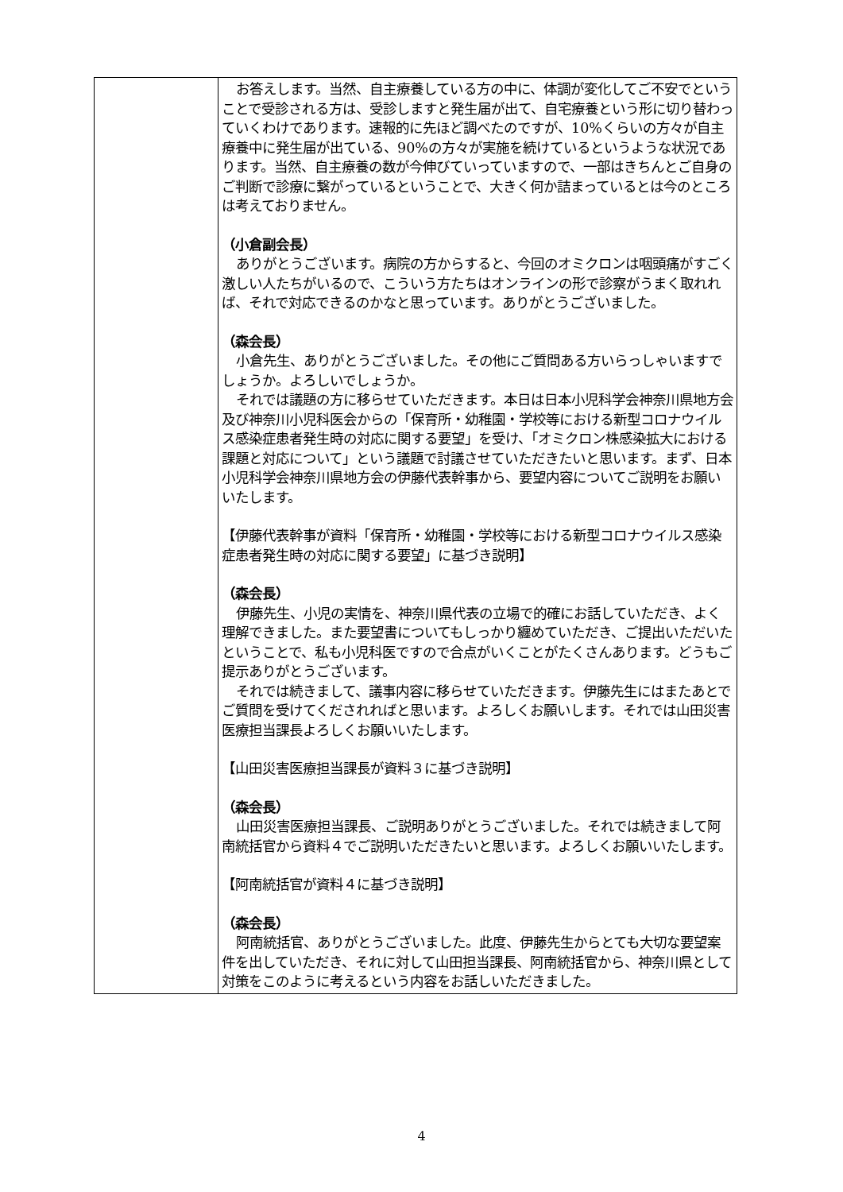| | お答えします。当然、自主療養している方の中に、体調が変化してご不安でということで受診される方は、受診しますと発生届が出て、自宅療養という形に切り替わっていくわけであります。速報的に先ほど調べたのですが、10%くらいの方々が自主療養中に発生届が出ている、90%の方々が実施を続けているというような状況であります。当然、自主療養の数が今伸びていっていますので、一部はきちんとご自身のご判断で診療に繋がっているということで、大きく何か詰まっているとは今のところは考えておりません。 （小倉副会長） ありがとうございます。病院の方からすると、今回のオミクロンは咽頭痛がすごく激しい人たちがいるので、こういう方たちはオンラインの形で診察がうまく取れれば、それで対応できるのかなと思っています。ありがとうございました。 （森会長） 小倉先生、ありがとうございました。その他にご質問ある方いらっしゃいますでしょうか。よろしいでしょうか。 それでは議題の方に移らせていただきます。本日は日本小児科学会神奈川県地方会及び神奈川小児科医会からの「保育所・幼稚園・学校等における新型コロナウイルス感染症患者発生時の対応に関する要望」を受け、「オミクロン株感染拡大における課題と対応について」という議題で討議させていただきたいと思います。まず、日本小児科学会神奈川県地方会の伊藤代表幹事から、要望内容についてご説明をお願いいたします。 【伊藤代表幹事が資料「保育所・幼稚園・学校等における新型コロナウイルス感染症患者発生時の対応に関する要望」に基づき説明】 （森会長） 伊藤先生、小児の実情を、神奈川県代表の立場で的確にお話していただき、よく理解できました。また要望書についてもしっかり纏めていただき、ご提出いただいたということで、私も小児科医ですので合点がいくことがたくさんあります。どうもご提示ありがとうございます。 それでは続きまして、議事内容に移らせていただきます。伊藤先生にはまたあとでご質問を受けてくだされればと思います。よろしくお願いします。それでは山田災害医療担当課長よろしくお願いいたします。 【山田災害医療担当課長が資料３に基づき説明】 （森会長） 山田災害医療担当課長、ご説明ありがとうございました。それでは続きまして阿南統括官から資料４でご説明いただきたいと思います。よろしくお願いいたします。 【阿南統括官が資料４に基づき説明】 （森会長） 阿南統括官、ありがとうございました。此度、伊藤先生からとても大切な要望案件を出していただき、それに対して山田担当課長、阿南統括官から、神奈川県として対策をこのように考えるという内容をお話しいただきました。 |
4